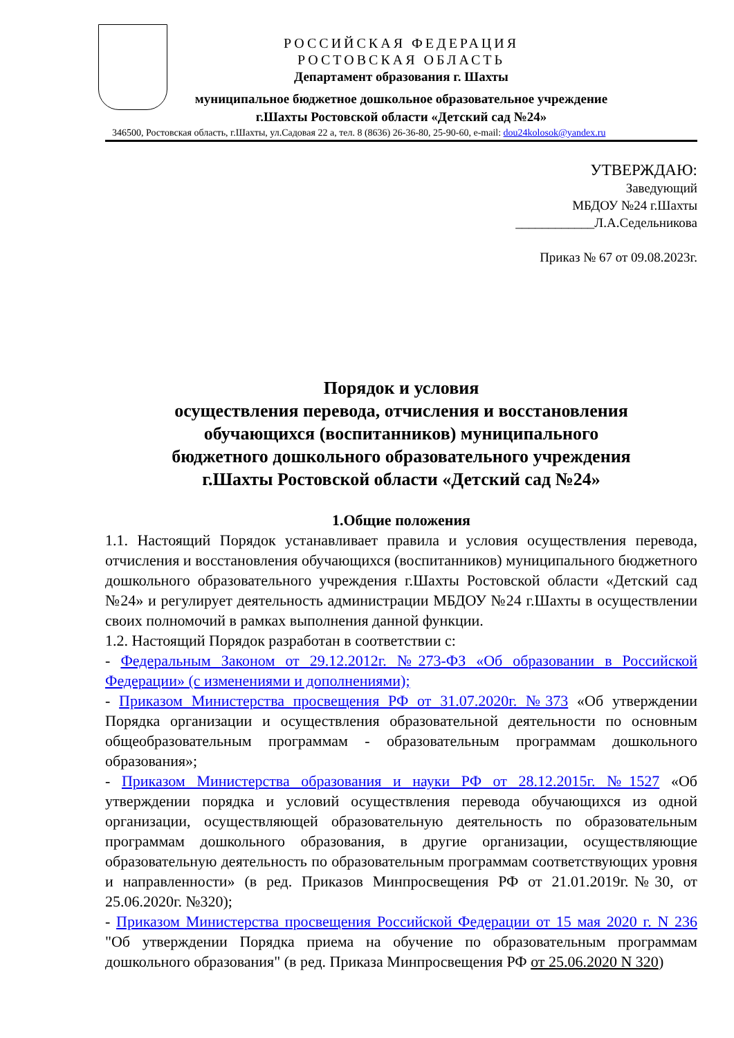РОССИЙСКАЯ ФЕДЕРАЦИЯ
РОСТОВСКАЯ ОБЛАСТЬ
Департамент образования г. Шахты
муниципальное бюджетное дошкольное образовательное учреждение
г.Шахты Ростовской области «Детский сад №24»
346500, Ростовская область, г.Шахты, ул.Садовая 22 а, тел. 8 (8636) 26-36-80, 25-90-60, e-mail: dou24kolosok@yandex.ru
УТВЕРЖДАЮ:
Заведующий
МБДОУ №24 г.Шахты
____________Л.А.Седельникова
Приказ № 67 от 09.08.2023г.
Порядок и условия
осуществления перевода, отчисления и восстановления
обучающихся (воспитанников) муниципального
бюджетного дошкольного образовательного учреждения
г.Шахты Ростовской области «Детский сад №24»
1.Общие положения
1.1. Настоящий Порядок устанавливает правила и условия осуществления перевода, отчисления и восстановления обучающихся (воспитанников) муниципального бюджетного дошкольного образовательного учреждения г.Шахты Ростовской области «Детский сад №24» и регулирует деятельность администрации МБДОУ №24 г.Шахты в осуществлении своих полномочий в рамках выполнения данной функции.
1.2. Настоящий Порядок разработан в соответствии с:
- Федеральным Законом от 29.12.2012г. №273-ФЗ «Об образовании в Российской Федерации» (с изменениями и дополнениями);
- Приказом Министерства просвещения РФ от 31.07.2020г. №373 «Об утверждении Порядка организации и осуществления образовательной деятельности по основным общеобразовательным программам - образовательным программам дошкольного образования»;
- Приказом Министерства образования и науки РФ от 28.12.2015г. №1527 «Об утверждении порядка и условий осуществления перевода обучающихся из одной организации, осуществляющей образовательную деятельность по образовательным программам дошкольного образования, в другие организации, осуществляющие образовательную деятельность по образовательным программам соответствующих уровня и направленности» (в ред. Приказов Минпросвещения РФ от 21.01.2019г.№30, от 25.06.2020г. №320);
- Приказом Министерства просвещения Российской Федерации от 15 мая 2020 г. N 236 "Об утверждении Порядка приема на обучение по образовательным программам дошкольного образования" (в ред. Приказа Минпросвещения РФ от 25.06.2020 N 320)